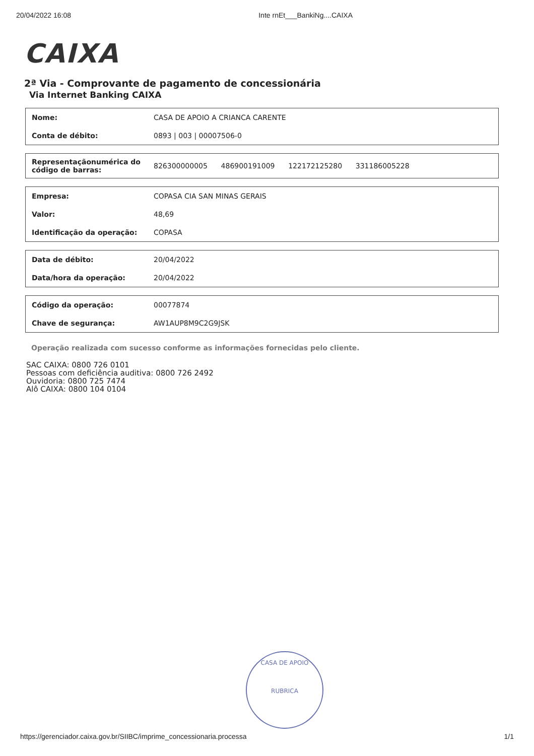20/04/2022 16:08 Inte rnEt___BankiNg....CAIXA
CAIXA
2ª Via - Comprovante de pagamento de concessionária
Via Internet Banking CAIXA
| Nome: | CASA DE APOIO A CRIANCA CARENTE |
| Conta de débito: | 0893 / 003 / 00007506-0 |
| Representaçãonumérica do código de barras: | 826300000005 486900191009 122172125280 331186005228 |
| Empresa: | COPASA CIA SAN MINAS GERAIS |
| Valor: | 48,69 |
| Identificação da operação: | COPASA |
| Data de débito: | 20/04/2022 |
| Data/hora da operação: | 20/04/2022 |
| Código da operação: | 00077874 |
| Chave de segurança: | AW1AUP8M9C2G9JSK |
Operação realizada com sucesso conforme as informações fornecidas pelo cliente.
SAC CAIXA: 0800 726 0101
Pessoas com deficiência auditiva: 0800 726 2492
Ouvidoria: 0800 725 7474
Alô CAIXA: 0800 104 0104
CASA DE APOIO
RUBRICA
https://gerenciador.caixa.gov.br/SIIBC/imprime_concessionaria.processa 1/1